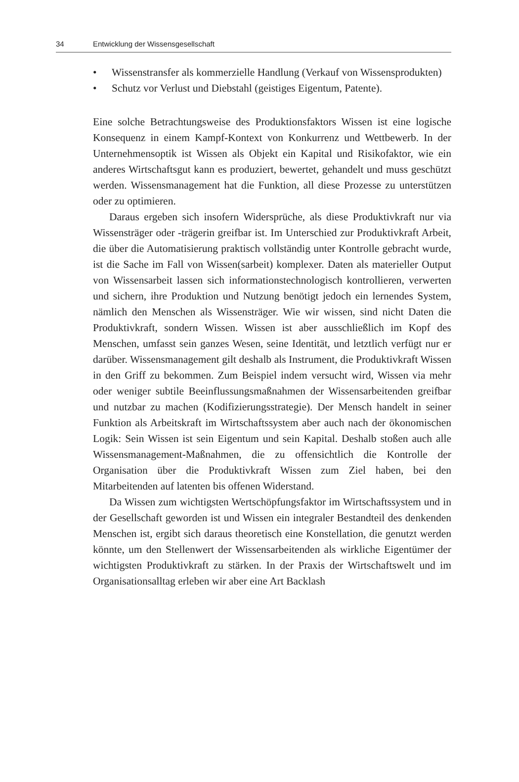34 Entwicklung der Wissensgesellschaft
• Wissenstransfer als kommerzielle Handlung (Verkauf von Wissens­produkten)
• Schutz vor Verlust und Diebstahl (geistiges Eigentum, Patente).
Eine solche Betrachtungsweise des Produktionsfaktors Wissen ist eine logische Konsequenz in einem Kampf-Kontext von Konkurrenz und Wettbewerb. In der Unternehmensoptik ist Wissen als Objekt ein Kapital und Risikofaktor, wie ein anderes Wirtschaftsgut kann es produziert, bewertet, gehandelt und muss geschützt werden. Wissensmanagement hat die Funktion, all diese Prozesse zu unterstützen oder zu optimieren.
Daraus ergeben sich insofern Widersprüche, als diese Produktivkraft nur via Wissensträger oder -trägerin greifbar ist. Im Unterschied zur Produktivkraft Arbeit, die über die Automatisierung praktisch vollständig unter Kontrolle gebracht wurde, ist die Sache im Fall von Wissen(sarbeit) komplexer. Daten als materieller Output von Wissensarbeit lassen sich informationstechnologisch kontrollieren, verwerten und sichern, ihre Produktion und Nutzung benötigt jedoch ein lernendes System, nämlich den Menschen als Wissensträger. Wie wir wissen, sind nicht Daten die Produktivkraft, sondern Wissen. Wissen ist aber ausschließlich im Kopf des Menschen, umfasst sein ganzes Wesen, seine Identität, und letztlich verfügt nur er darüber. Wissensmanagement gilt deshalb als Instrument, die Produktivkraft Wissen in den Griff zu bekommen. Zum Beispiel indem versucht wird, Wissen via mehr oder weniger subtile Beeinflus­sungsmaßnahmen der Wissensarbeitenden greifbar und nutzbar zu machen (Kodifizierungsstrategie). Der Mensch handelt in seiner Funktion als Arbeits­kraft im Wirtschaftssystem aber auch nach der ökonomischen Logik: Sein Wis­sen ist sein Eigentum und sein Kapital. Deshalb stoßen auch alle Wissensma­nagement-Maßnahmen, die zu offensichtlich die Kontrolle der Organisation über die Produktivkraft Wissen zum Ziel haben, bei den Mitarbeitenden auf latenten bis offenen Widerstand.
Da Wissen zum wichtigsten Wertschöpfungsfaktor im Wirtschaftssystem und in der Gesellschaft geworden ist und Wissen ein integraler Bestandteil des denkenden Menschen ist, ergibt sich daraus theoretisch eine Konstellation, die genutzt werden könnte, um den Stellenwert der Wissensarbeitenden als wirk­liche Eigentümer der wichtigsten Produktivkraft zu stärken. In der Praxis der Wirtschaftswelt und im Organisationsalltag erleben wir aber eine Art Backlash